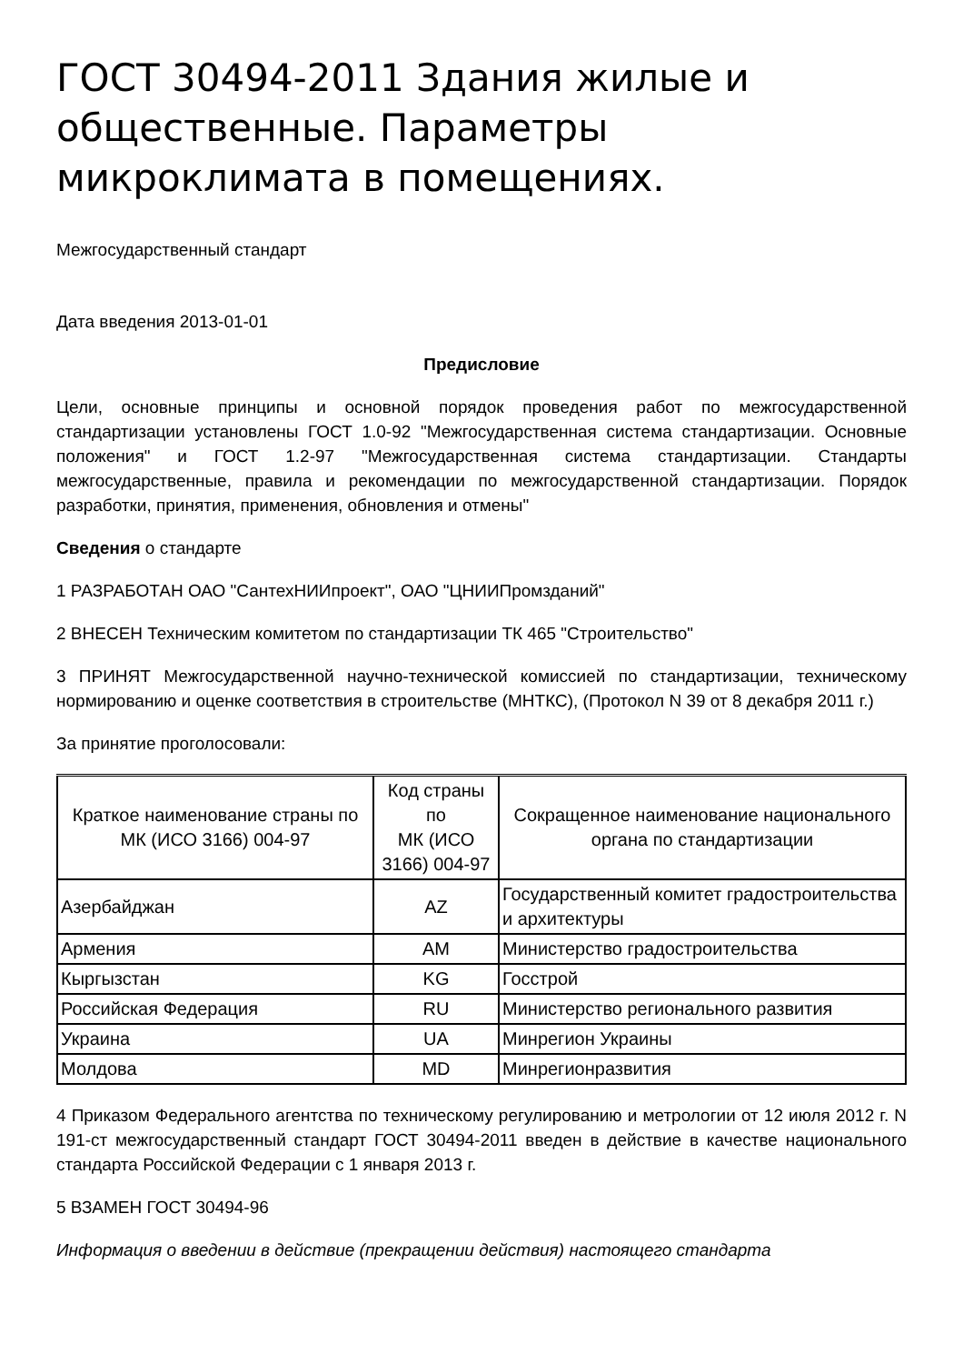ГОСТ 30494-2011 Здания жилые и общественные. Параметры микроклимата в помещениях.
Межгосударственный стандарт
Дата введения 2013-01-01
Предисловие
Цели, основные принципы и основной порядок проведения работ по межгосударственной стандартизации установлены ГОСТ 1.0-92 "Межгосударственная система стандартизации. Основные положения" и ГОСТ 1.2-97 "Межгосударственная система стандартизации. Стандарты межгосударственные, правила и рекомендации по межгосударственной стандартизации. Порядок разработки, принятия, применения, обновления и отмены"
Сведения о стандарте
1 РАЗРАБОТАН ОАО "СантехНИИпроект", ОАО "ЦНИИПромзданий"
2 ВНЕСЕН Техническим комитетом по стандартизации ТК 465 "Строительство"
3 ПРИНЯТ Межгосударственной научно-технической комиссией по стандартизации, техническому нормированию и оценке соответствия в строительстве (МНТКС), (Протокол N 39 от 8 декабря 2011 г.)
За принятие проголосовали:
| Краткое наименование страны по МК (ИСО 3166) 004-97 | Код страны по МК (ИСО 3166) 004-97 | Сокращенное наименование национального органа по стандартизации |
| --- | --- | --- |
| Азербайджан | AZ | Государственный комитет градостроительства и архитектуры |
| Армения | AM | Министерство градостроительства |
| Кыргызстан | KG | Госстрой |
| Российская Федерация | RU | Министерство регионального развития |
| Украина | UA | Минрегион Украины |
| Молдова | MD | Минрегионразвития |
4 Приказом Федерального агентства по техническому регулированию и метрологии от 12 июля 2012 г. N 191-ст межгосударственный стандарт ГОСТ 30494-2011 введен в действие в качестве национального стандарта Российской Федерации с 1 января 2013 г.
5 ВЗАМЕН ГОСТ 30494-96
Информация о введении в действие (прекращении действия) настоящего стандарта